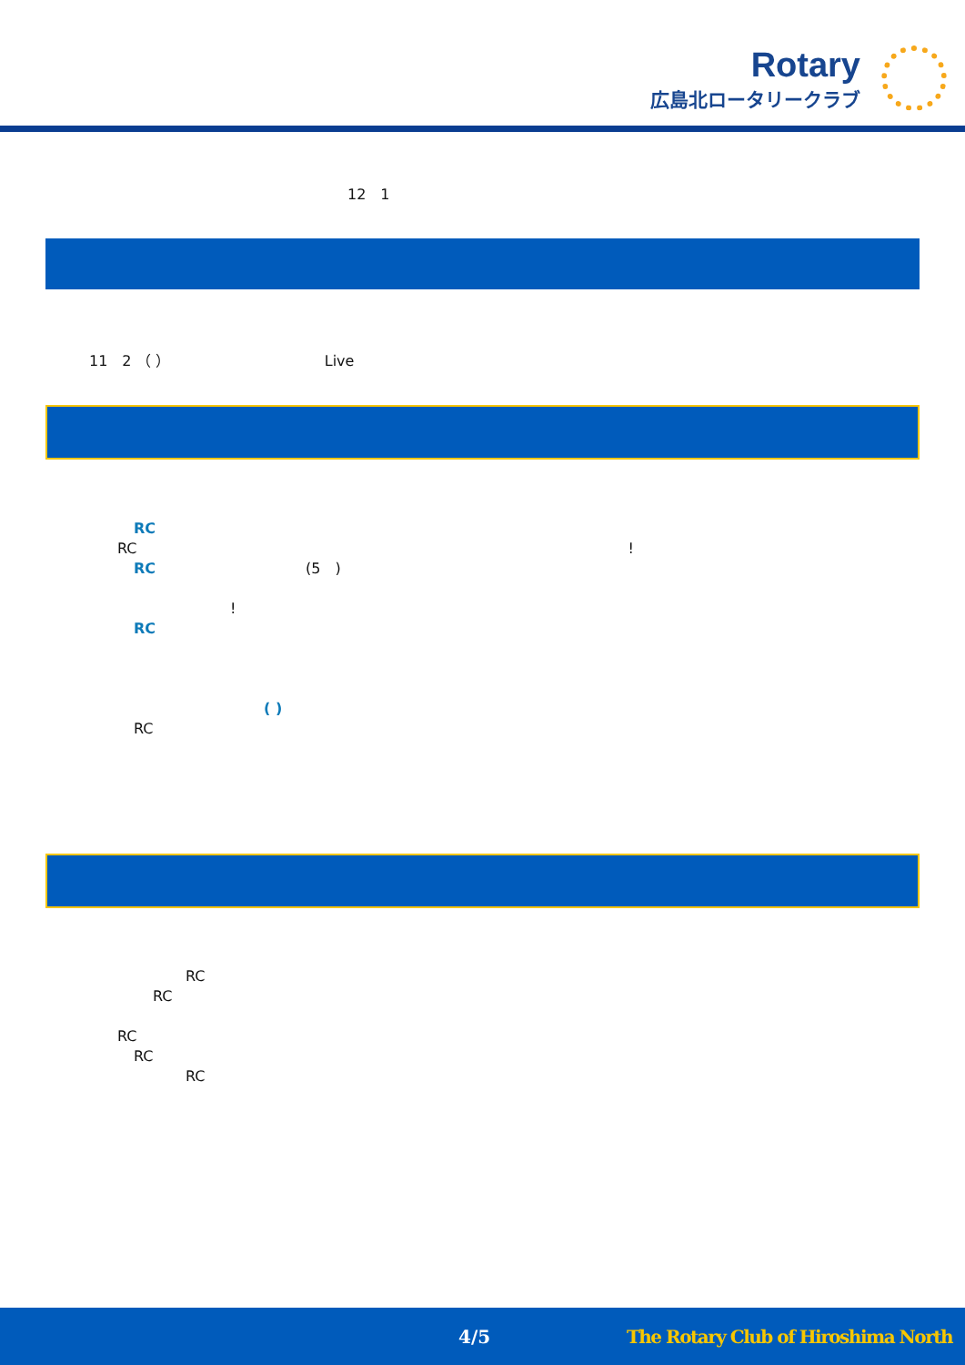Rotary
広島北ロータリークラブ
12　1
11　2 （ ） Live
RC
RC!
RC (5　)
!
RC
( )
RC
RC
RC
RC
RC
RC
4/5 The Rotary Club of Hiroshima North